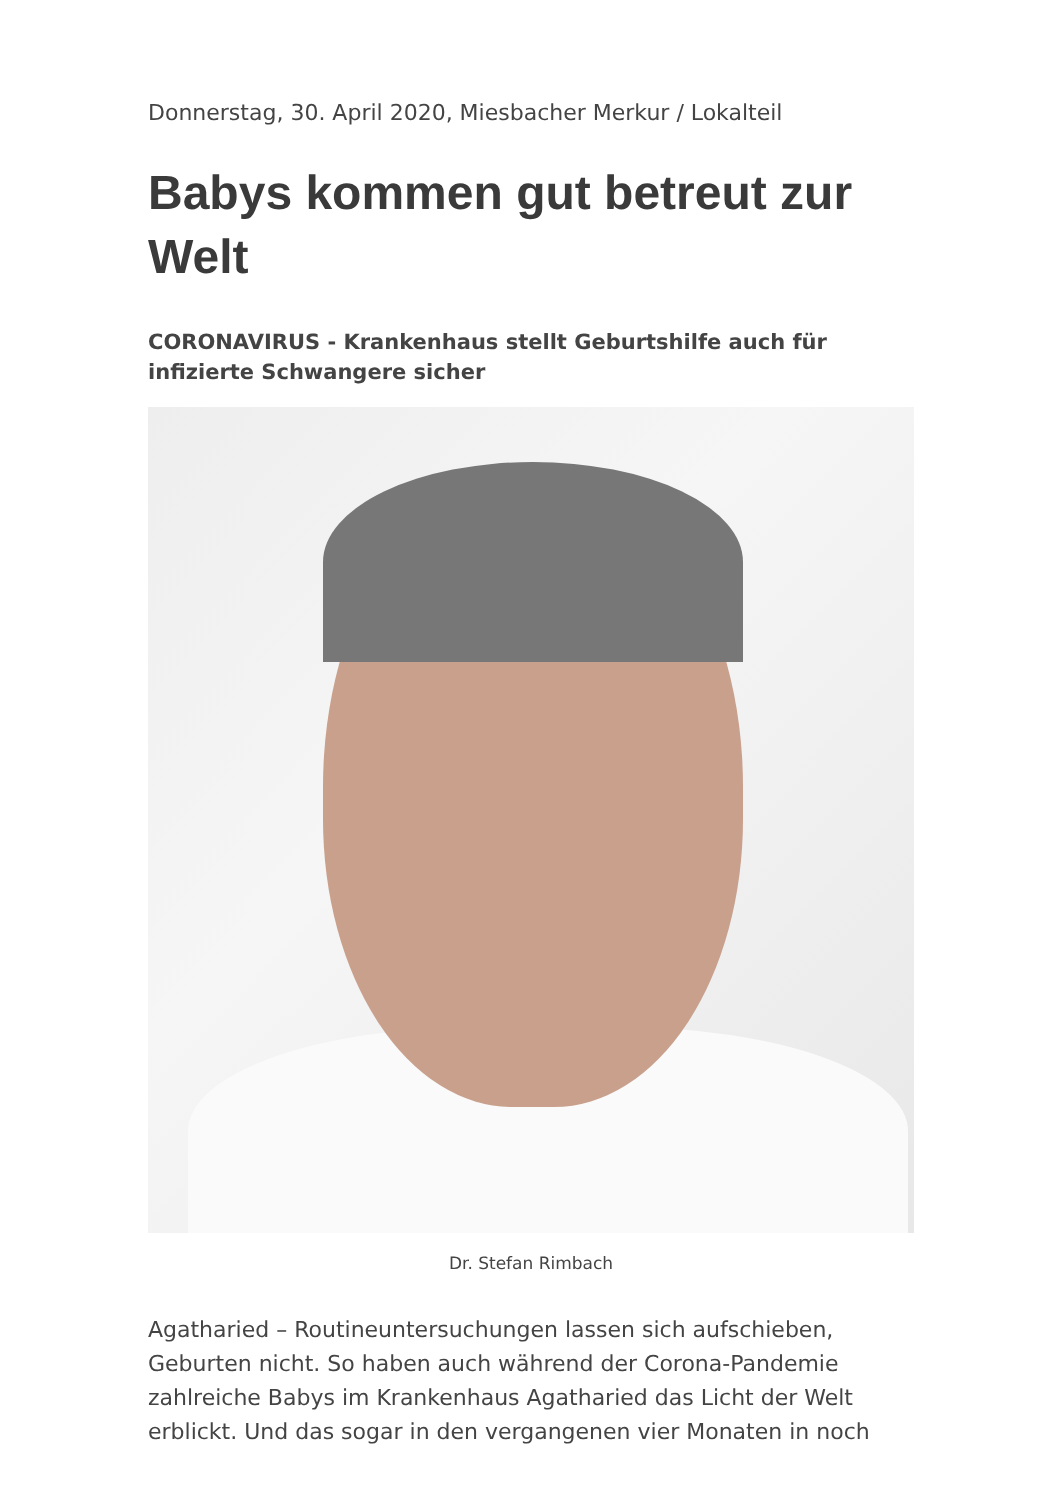Donnerstag, 30. April 2020, Miesbacher Merkur / Lokalteil
Babys kommen gut betreut zur Welt
CORONAVIRUS - Krankenhaus stellt Geburtshilfe auch für infizierte Schwangere sicher
Dr. Stefan Rimbach
Agatharied – Routineuntersuchungen lassen sich aufschieben, Geburten nicht. So haben auch während der Corona-Pandemie zahlreiche Babys im Krankenhaus Agatharied das Licht der Welt erblickt. Und das sogar in den vergangenen vier Monaten in noch